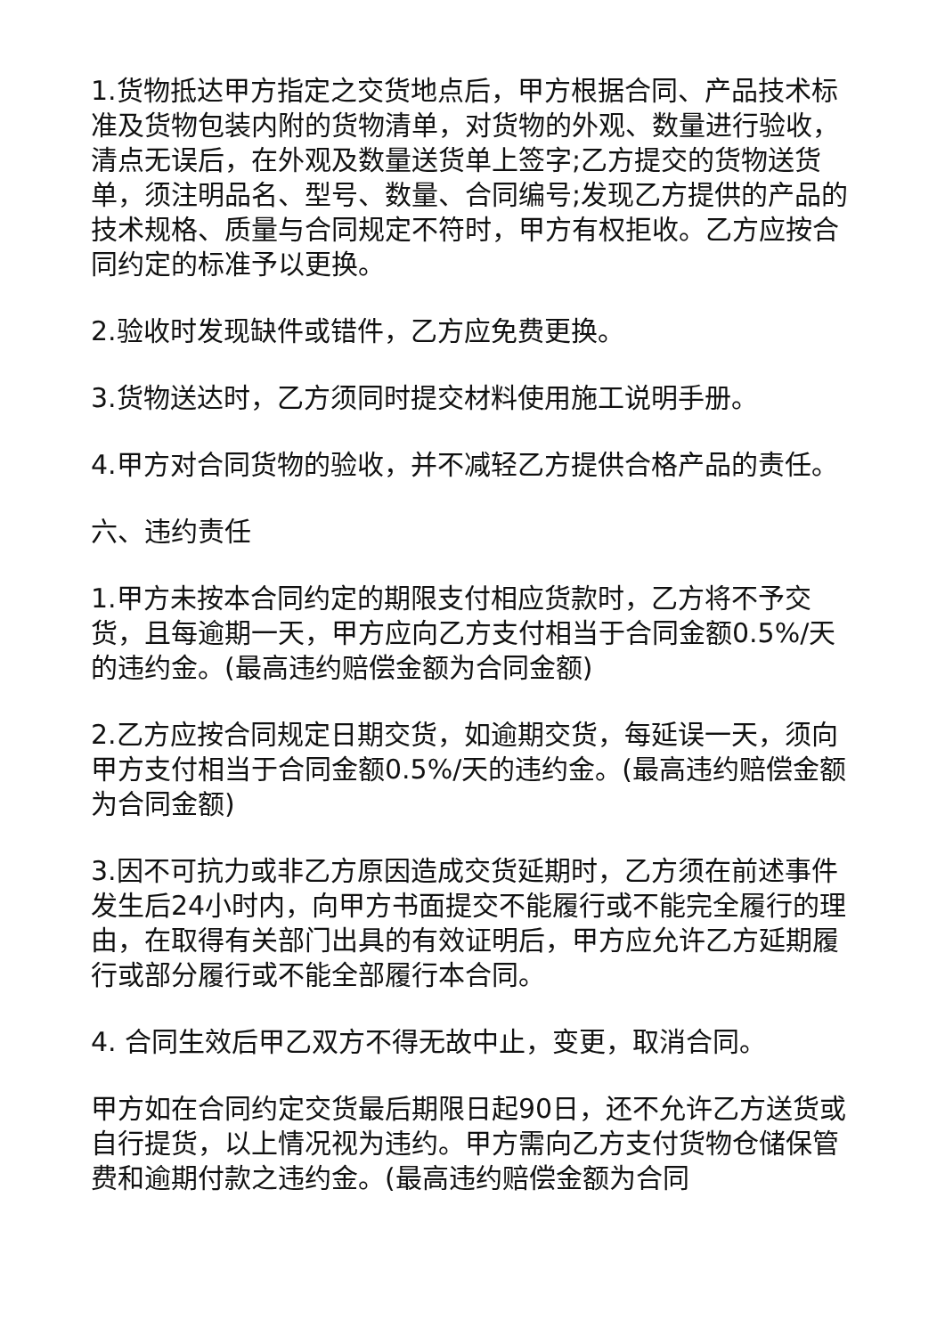1.货物抵达甲方指定之交货地点后，甲方根据合同、产品技术标准及货物包装内附的货物清单，对货物的外观、数量进行验收，清点无误后，在外观及数量送货单上签字;乙方提交的货物送货单，须注明品名、型号、数量、合同编号;发现乙方提供的产品的技术规格、质量与合同规定不符时，甲方有权拒收。乙方应按合同约定的标准予以更换。
2.验收时发现缺件或错件，乙方应免费更换。
3.货物送达时，乙方须同时提交材料使用施工说明手册。
4.甲方对合同货物的验收，并不减轻乙方提供合格产品的责任。
六、违约责任
1.甲方未按本合同约定的期限支付相应货款时，乙方将不予交货，且每逾期一天，甲方应向乙方支付相当于合同金额0.5%/天的违约金。(最高违约赔偿金额为合同金额)
2.乙方应按合同规定日期交货，如逾期交货，每延误一天，须向甲方支付相当于合同金额0.5%/天的违约金。(最高违约赔偿金额为合同金额)
3.因不可抗力或非乙方原因造成交货延期时，乙方须在前述事件发生后24小时内，向甲方书面提交不能履行或不能完全履行的理由，在取得有关部门出具的有效证明后，甲方应允许乙方延期履行或部分履行或不能全部履行本合同。
4. 合同生效后甲乙双方不得无故中止，变更，取消合同。
甲方如在合同约定交货最后期限日起90日，还不允许乙方送货或自行提货，以上情况视为违约。甲方需向乙方支付货物仓储保管费和逾期付款之违约金。(最高违约赔偿金额为合同